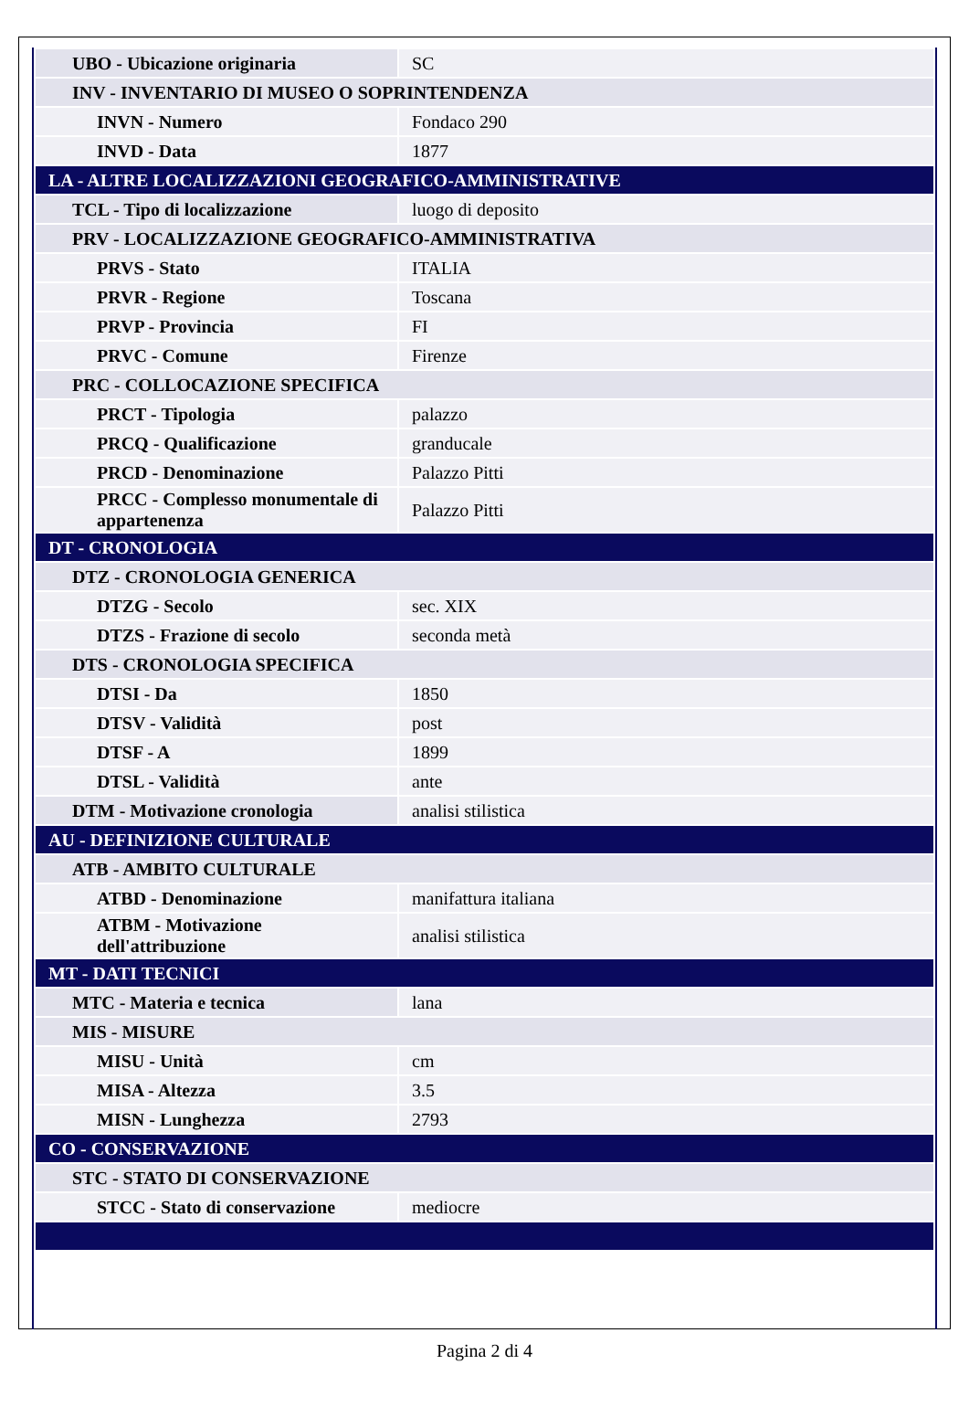| UBO - Ubicazione originaria | SC |
| INV - INVENTARIO DI MUSEO O SOPRINTENDENZA | |
| INVN - Numero | Fondaco 290 |
| INVD - Data | 1877 |
| LA - ALTRE LOCALIZZAZIONI GEOGRAFICO-AMMINISTRATIVE | |
| TCL - Tipo di localizzazione | luogo di deposito |
| PRV - LOCALIZZAZIONE GEOGRAFICO-AMMINISTRATIVA | |
| PRVS - Stato | ITALIA |
| PRVR - Regione | Toscana |
| PRVP - Provincia | FI |
| PRVC - Comune | Firenze |
| PRC - COLLOCAZIONE SPECIFICA | |
| PRCT - Tipologia | palazzo |
| PRCQ - Qualificazione | granducale |
| PRCD - Denominazione | Palazzo Pitti |
| PRCC - Complesso monumentale di appartenenza | Palazzo Pitti |
| DT - CRONOLOGIA | |
| DTZ - CRONOLOGIA GENERICA | |
| DTZG - Secolo | sec. XIX |
| DTZS - Frazione di secolo | seconda metà |
| DTS - CRONOLOGIA SPECIFICA | |
| DTSI - Da | 1850 |
| DTSV - Validità | post |
| DTSF - A | 1899 |
| DTSL - Validità | ante |
| DTM - Motivazione cronologia | analisi stilistica |
| AU - DEFINIZIONE CULTURALE | |
| ATB - AMBITO CULTURALE | |
| ATBD - Denominazione | manifattura italiana |
| ATBM - Motivazione dell'attribuzione | analisi stilistica |
| MT - DATI TECNICI | |
| MTC - Materia e tecnica | lana |
| MIS - MISURE | |
| MISU - Unità | cm |
| MISA - Altezza | 3.5 |
| MISN - Lunghezza | 2793 |
| CO - CONSERVAZIONE | |
| STC - STATO DI CONSERVAZIONE | |
| STCC - Stato di conservazione | mediocre |
Pagina 2 di 4